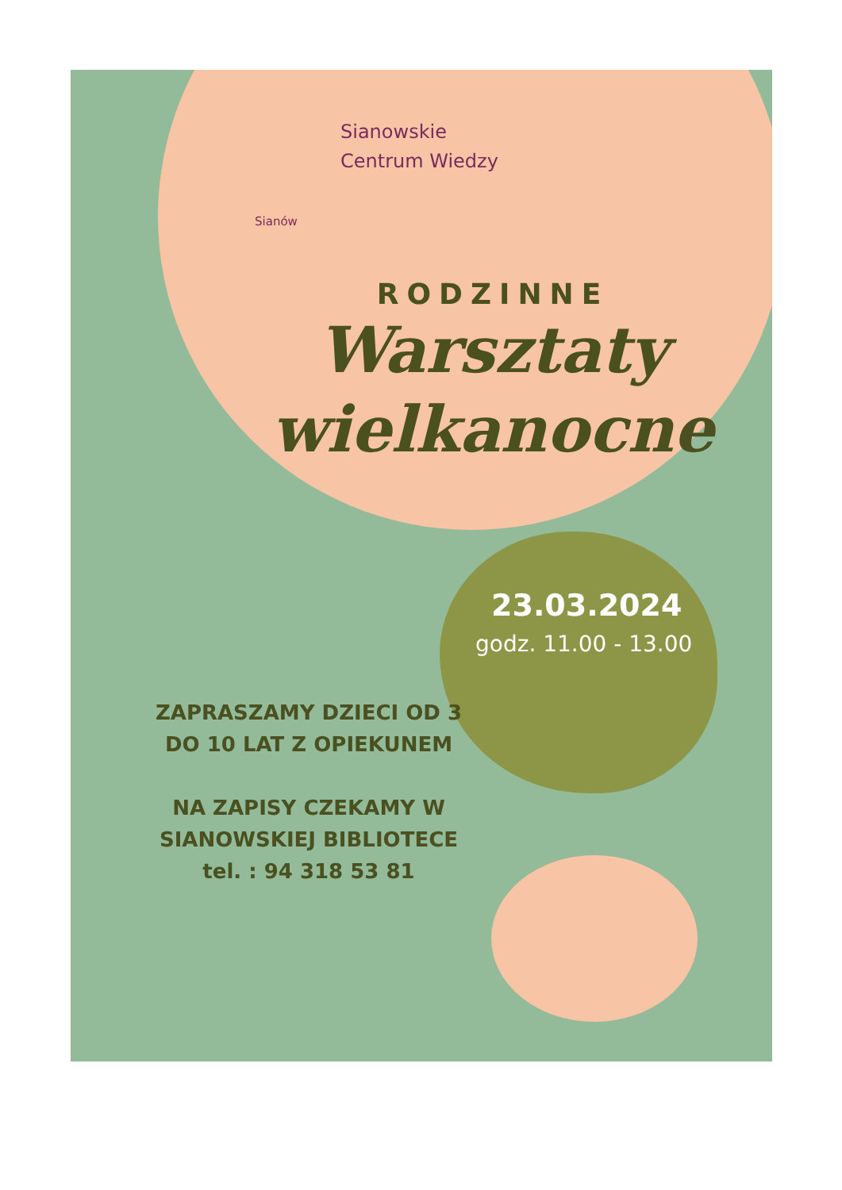Sianowskie
Centrum Wiedzy
Sianów
RODZINNE
Warsztaty
wielkanocne
23.03.2024
godz. 11.00 - 13.00
ZAPRASZAMY DZIECI OD 3
DO 10 LAT Z OPIEKUNEM
NA ZAPISY CZEKAMY W
SIANOWSKIEJ BIBLIOTECE
tel. : 94 318 53 81